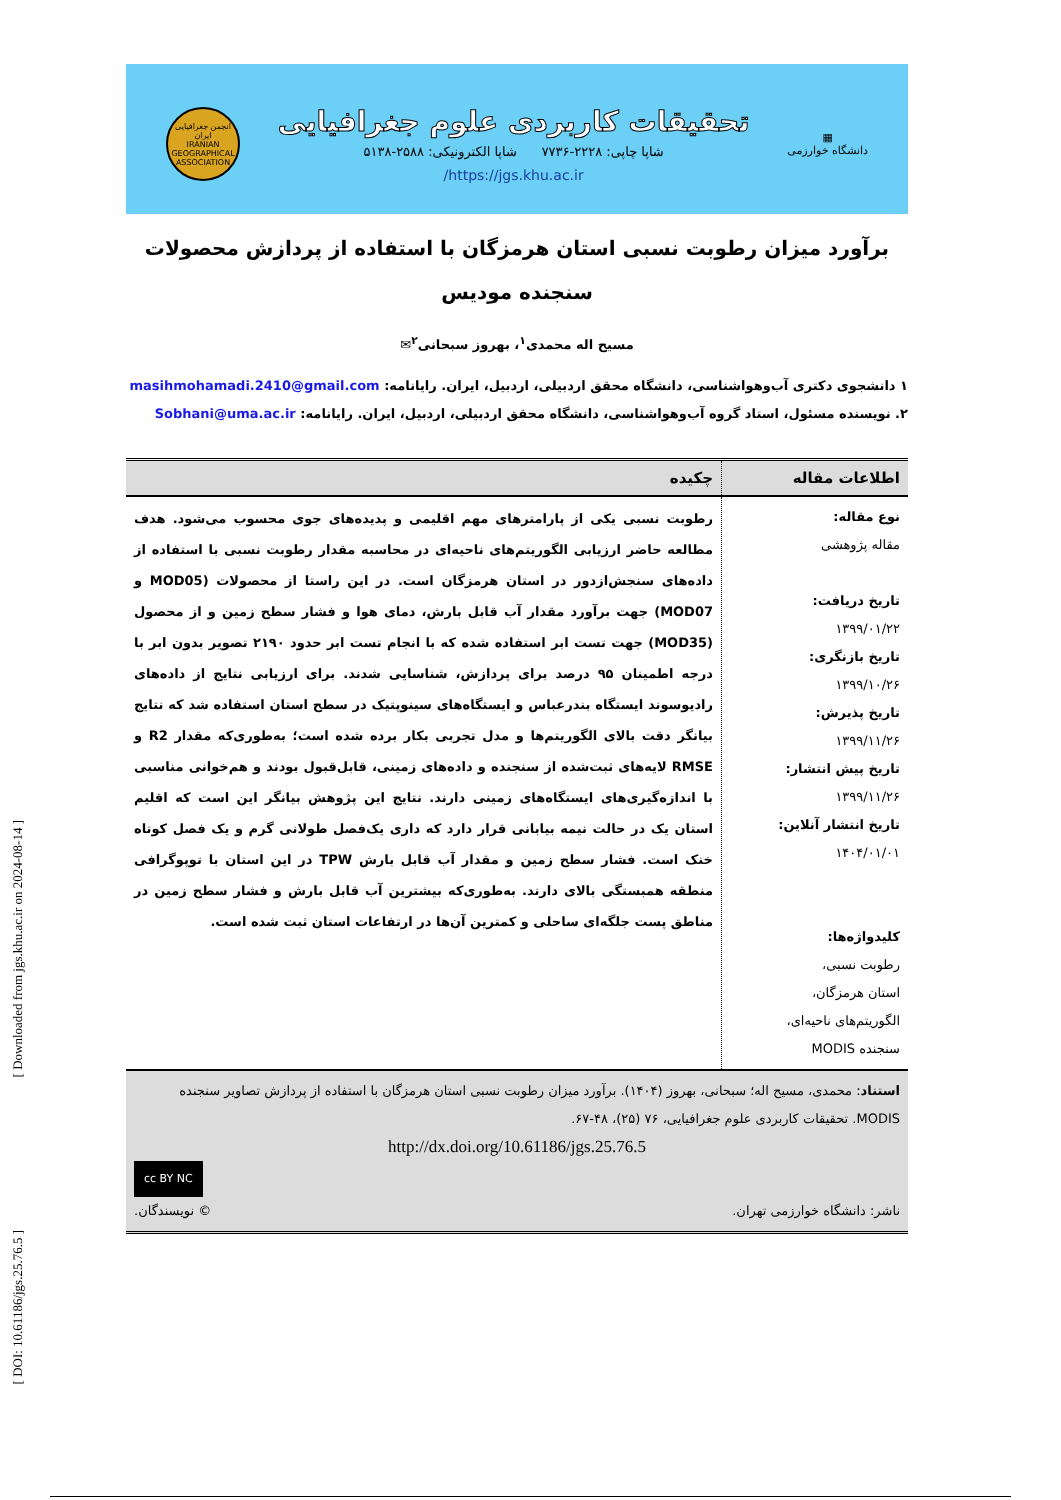▦
دانشگاه خوارزمی
تحقیقات کاربردی علوم جغرافیایی
شاپا چاپی: ۲۲۲۸-۷۷۳۶ شاپا الکترونیکی: ۲۵۸۸-۵۱۳۸
https://jgs.khu.ac.ir/
انجمن جغرافیایی ایران
IRANIAN GEOGRAPHICAL ASSOCIATION
برآورد میزان رطوبت نسبی استان هرمزگان با استفاده از پردازش محصولات سنجنده مودیس
مسیح اله محمدی<sup>۱</sup>، بهروز سبحانی<sup>۲</sup>✉
۱ دانشجوی دکتری آب‌وهواشناسی، دانشگاه محقق اردبیلی، اردبیل، ایران. رایانامه: masihmohamadi.2410@gmail.com
۲. نویسنده مسئول، استاد گروه آب‌وهواشناسی، دانشگاه محقق اردبیلی، اردبیل، ایران. رایانامه: Sobhani@uma.ac.ir
| اطلاعات مقاله | چکیده |
| --- | --- |
| نوع مقاله: مقاله پژوهشی تاریخ دریافت: ۱۳۹۹/۰۱/۲۲ تاریخ بازنگری: ۱۳۹۹/۱۰/۲۶ تاریخ پذیرش: ۱۳۹۹/۱۱/۲۶ تاریخ پیش انتشار: ۱۳۹۹/۱۱/۲۶ تاریخ انتشار آنلاین: ۱۴۰۴/۰۱/۰۱ کلیدواژه‌ها: رطوبت نسبی، استان هرمزگان، الگوریتم‌های ناحیه‌ای، سنجنده MODIS | رطوبت نسبی یکی از پارامترهای مهم اقلیمی و پدیده‌های جوی محسوب می‌شود. هدف مطالعه حاضر ارزیابی الگوریتم‌های ناحیه‌ای در محاسبه مقدار رطوبت نسبی با استفاده از داده‌های سنجش‌ازدور در استان هرمزگان است. در این راستا از محصولات (MOD05 و MOD07) جهت برآورد مقدار آب قابل بارش، دمای هوا و فشار سطح زمین و از محصول (MOD35) جهت تست ابر استفاده شده که با انجام تست ابر حدود ۲۱۹۰ تصویر بدون ابر با درجه اطمینان ۹۵ درصد برای پردازش، شناسایی شدند. برای ارزیابی نتایج از داده‌های رادیوسوند ایستگاه بندرعباس و ایستگاه‌های سینوپتیک در سطح استان استفاده شد که نتایج بیانگر دقت بالای الگوریتم‌ها و مدل تجربی بکار برده شده است؛ به‌طوری‌که مقدار R2 و RMSE لایه‌های ثبت‌شده از سنجنده و داده‌های زمینی، قابل‌قبول بودند و هم‌خوانی مناسبی با اندازه‌گیری‌های ایستگاه‌های زمینی دارند. نتایج این پژوهش بیانگر این است که اقلیم استان یک در حالت نیمه بیابانی قرار دارد که داری یک‌فصل طولانی گرم و یک فصل کوتاه خنک است. فشار سطح زمین و مقدار آب قابل بارش TPW در این استان با توپوگرافی منطقه همبستگی بالای دارند. به‌طوری‌که بیشترین آب قابل بارش و فشار سطح زمین در مناطق پست جلگه‌ای ساحلی و کمترین آن‌ها در ارتفاعات استان ثبت شده است. |
| استناد : محمدی، مسیح اله؛ سبحانی، بهروز (۱۴۰۴). برآورد میزان رطوبت نسبی استان هرمزگان با استفاده از پردازش تصاویر سنجنده MODIS. تحقیقات کاربردی علوم جغرافیایی، ۷۶ (۲۵)، ۴۸-۶۷. http://dx.doi.org/10.61186/jgs.25.76.5 cc BY NC ناشر: دانشگاه خوارزمی تهران. © نویسندگان. | |
[ Downloaded from jgs.khu.ac.ir on 2024-08-14 ]
[ DOI: 10.61186/jgs.25.76.5 ]